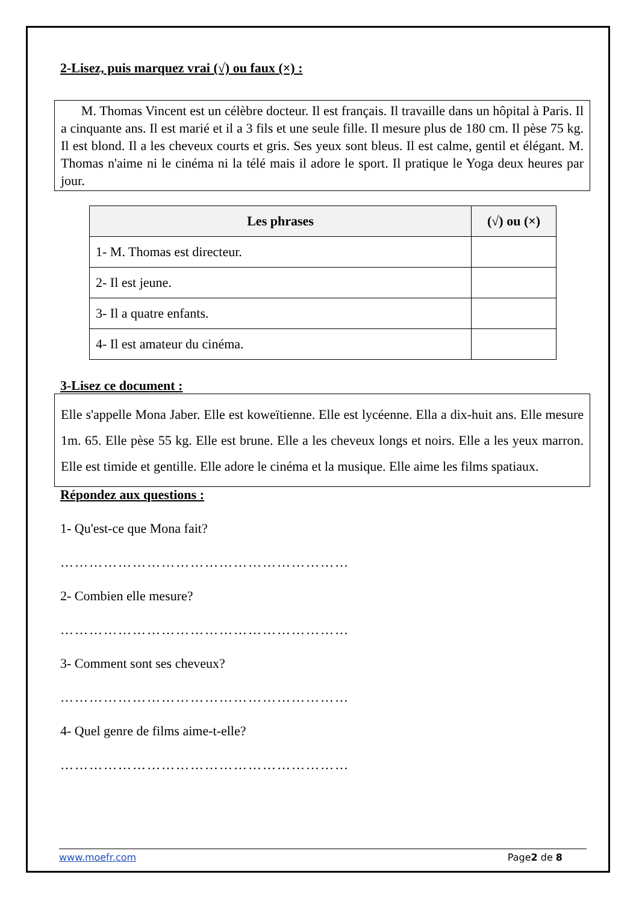2-Lisez, puis marquez vrai (√) ou faux (×) :
M. Thomas Vincent est un célèbre docteur. Il est français. Il travaille dans un hôpital à Paris. Il a cinquante ans. Il est marié et il a 3 fils et une seule fille. Il mesure plus de 180 cm. Il pèse 75 kg. Il est blond. Il a les cheveux courts et gris. Ses yeux sont bleus. Il est calme, gentil et élégant. M. Thomas n'aime ni le cinéma ni la télé mais il adore le sport. Il pratique le Yoga deux heures par jour.
| Les phrases | (√) ou (×) |
| --- | --- |
| 1- M. Thomas est directeur. | |
| 2- Il est jeune. | |
| 3- Il a quatre enfants. | |
| 4- Il est amateur du cinéma. | |
3-Lisez ce document :
Elle s'appelle Mona Jaber. Elle est koweïtienne. Elle est lycéenne. Ella a dix-huit ans. Elle mesure 1m. 65. Elle pèse 55 kg. Elle est brune. Elle a les cheveux longs et noirs. Elle a les yeux marron. Elle est timide et gentille. Elle adore le cinéma et la musique. Elle aime les films spatiaux.
Répondez aux questions :
1- Qu'est-ce que Mona fait?
……………………………………………………
2- Combien elle mesure?
……………………………………………………
3- Comment sont ses cheveux?
……………………………………………………
4- Quel genre de films aime-t-elle?
……………………………………………………
www.moefr.com Page2 de 8